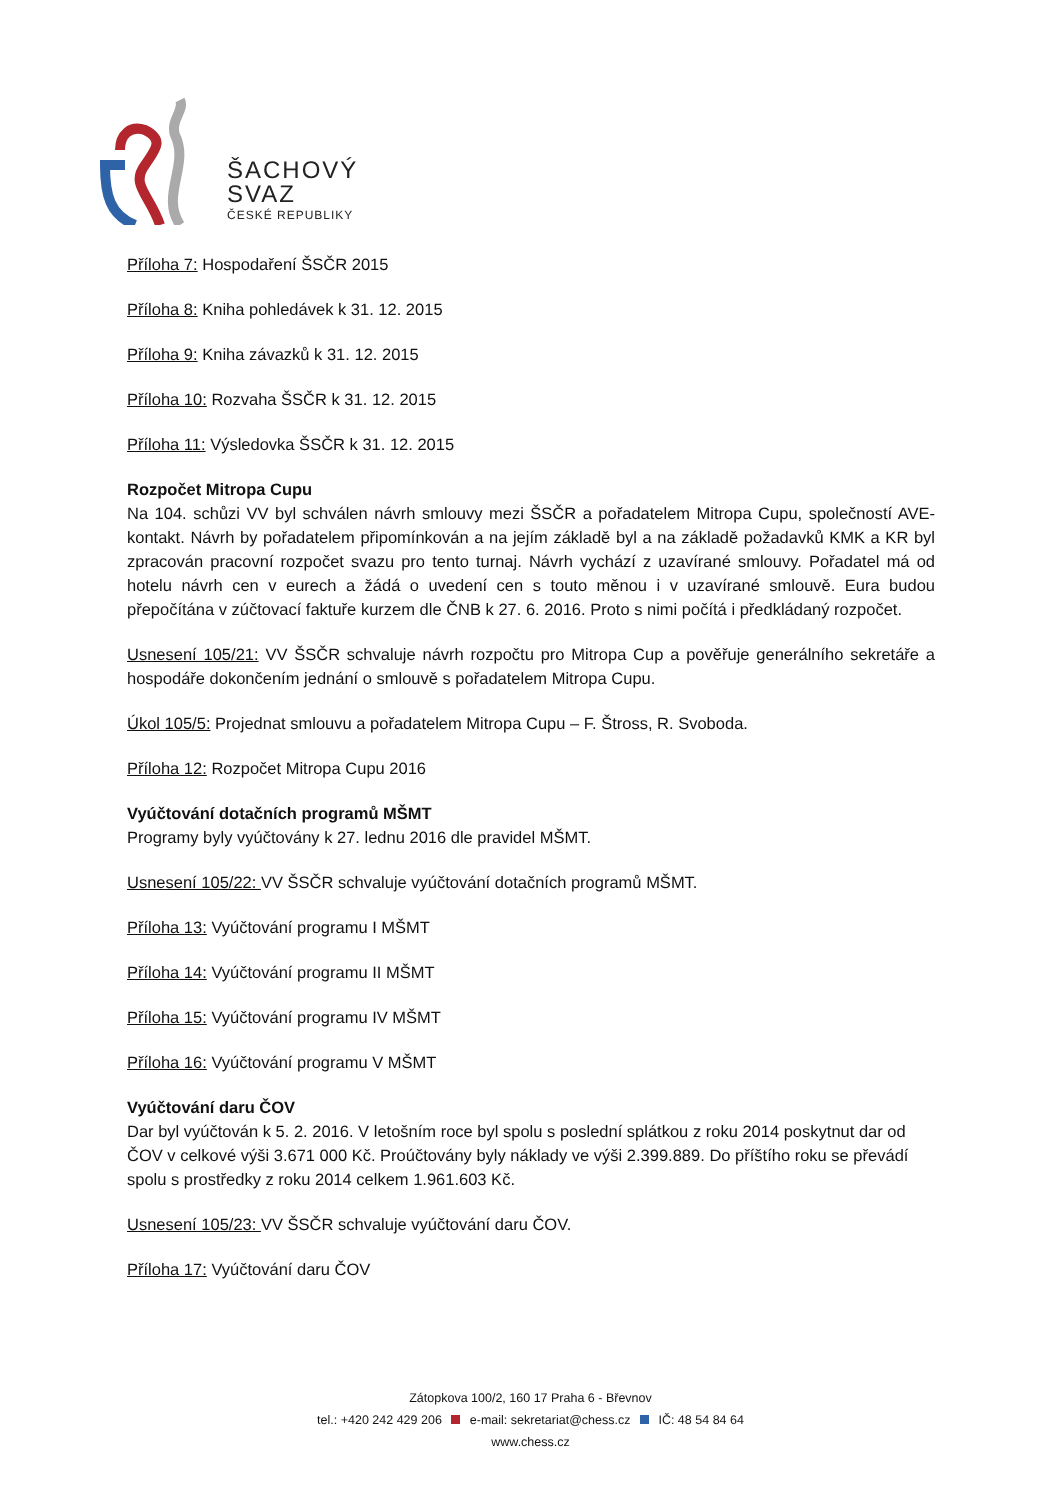ŠACHOVÝ
SVAZ
ČESKÉ REPUBLIKY
Příloha 7: Hospodaření ŠSČR 2015
Příloha 8: Kniha pohledávek k 31. 12. 2015
Příloha 9: Kniha závazků k 31. 12. 2015
Příloha 10: Rozvaha ŠSČR k 31. 12. 2015
Příloha 11: Výsledovka ŠSČR k 31. 12. 2015
Rozpočet Mitropa Cupu
Na 104. schůzi VV byl schválen návrh smlouvy mezi ŠSČR a pořadatelem Mitropa Cupu, společností AVE-kontakt. Návrh by pořadatelem připomínkován a na jejím základě byl a na základě požadavků KMK a KR byl zpracován pracovní rozpočet svazu pro tento turnaj. Návrh vychází z uzavírané smlouvy. Pořadatel má od hotelu návrh cen v eurech a žádá o uvedení cen s touto měnou i v uzavírané smlouvě. Eura budou přepočítána v zúčtovací faktuře kurzem dle ČNB k 27. 6. 2016. Proto s nimi počítá i předkládaný rozpočet.
Usnesení 105/21: VV ŠSČR schvaluje návrh rozpočtu pro Mitropa Cup a pověřuje generálního sekretáře a hospodáře dokončením jednání o smlouvě s pořadatelem Mitropa Cupu.
Úkol 105/5: Projednat smlouvu a pořadatelem Mitropa Cupu – F. Štross, R. Svoboda.
Příloha 12: Rozpočet Mitropa Cupu 2016
Vyúčtování dotačních programů MŠMT
Programy byly vyúčtovány k 27. lednu 2016 dle pravidel MŠMT.
Usnesení 105/22: VV ŠSČR schvaluje vyúčtování dotačních programů MŠMT.
Příloha 13: Vyúčtování programu I MŠMT
Příloha 14: Vyúčtování programu II MŠMT
Příloha 15: Vyúčtování programu IV MŠMT
Příloha 16: Vyúčtování programu V MŠMT
Vyúčtování daru ČOV
Dar byl vyúčtován k 5. 2. 2016. V letošním roce byl spolu s poslední splátkou z roku 2014 poskytnut dar od ČOV v celkové výši 3.671 000 Kč. Proúčtovány byly náklady ve výši 2.399.889. Do příštího roku se převádí spolu s prostředky z roku 2014 celkem 1.961.603 Kč.
Usnesení 105/23: VV ŠSČR schvaluje vyúčtování daru ČOV.
Příloha 17: Vyúčtování daru ČOV
Zátopkova 100/2, 160 17 Praha 6 - Břevnov
tel.: +420 242 429 206 e-mail: sekretariat@chess.cz IČ: 48 54 84 64
www.chess.cz